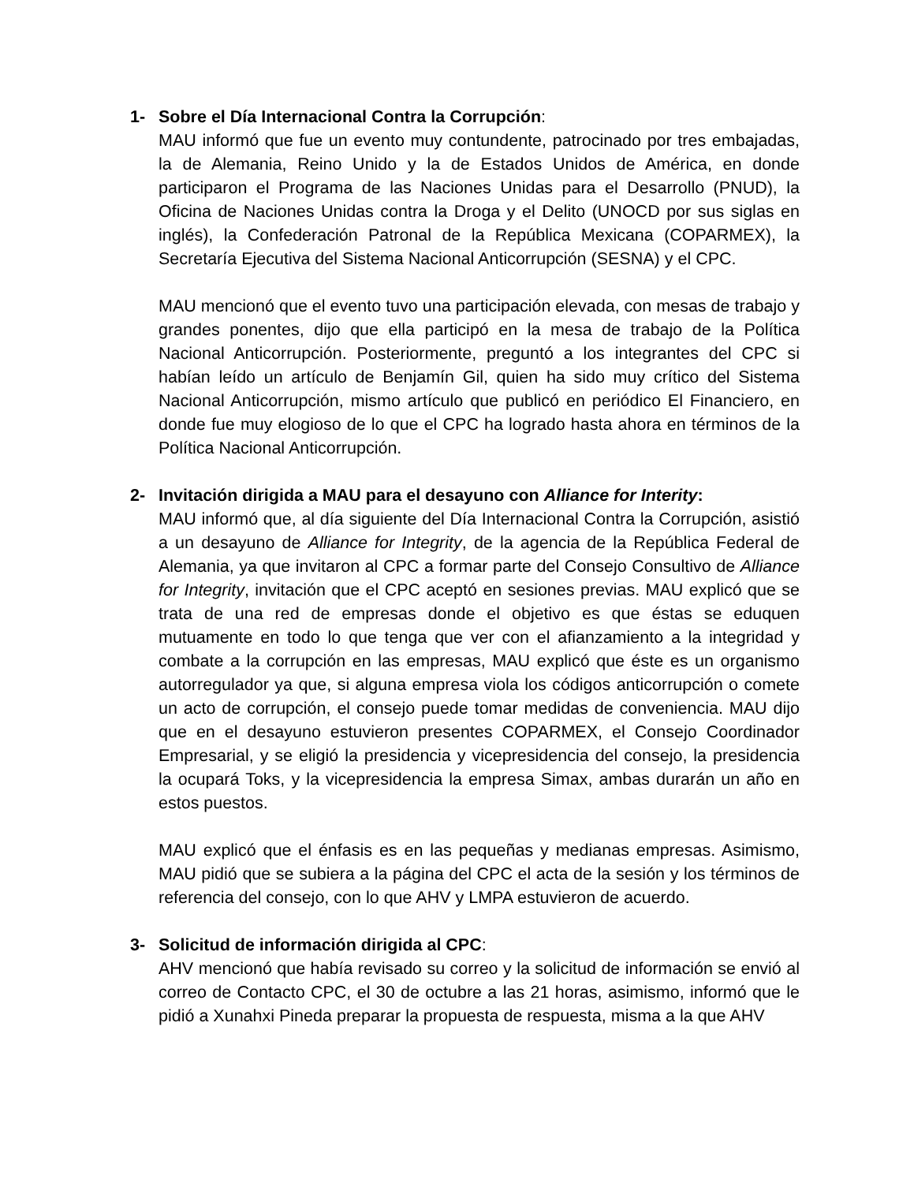1- Sobre el Día Internacional Contra la Corrupción:
MAU informó que fue un evento muy contundente, patrocinado por tres embajadas, la de Alemania, Reino Unido y la de Estados Unidos de América, en donde participaron el Programa de las Naciones Unidas para el Desarrollo (PNUD), la Oficina de Naciones Unidas contra la Droga y el Delito (UNOCD por sus siglas en inglés), la Confederación Patronal de la República Mexicana (COPARMEX), la Secretaría Ejecutiva del Sistema Nacional Anticorrupción (SESNA) y el CPC.
MAU mencionó que el evento tuvo una participación elevada, con mesas de trabajo y grandes ponentes, dijo que ella participó en la mesa de trabajo de la Política Nacional Anticorrupción. Posteriormente, preguntó a los integrantes del CPC si habían leído un artículo de Benjamín Gil, quien ha sido muy crítico del Sistema Nacional Anticorrupción, mismo artículo que publicó en periódico El Financiero, en donde fue muy elogioso de lo que el CPC ha logrado hasta ahora en términos de la Política Nacional Anticorrupción.
2- Invitación dirigida a MAU para el desayuno con Alliance for Interity:
MAU informó que, al día siguiente del Día Internacional Contra la Corrupción, asistió a un desayuno de Alliance for Integrity, de la agencia de la República Federal de Alemania, ya que invitaron al CPC a formar parte del Consejo Consultivo de Alliance for Integrity, invitación que el CPC aceptó en sesiones previas. MAU explicó que se trata de una red de empresas donde el objetivo es que éstas se eduquen mutuamente en todo lo que tenga que ver con el afianzamiento a la integridad y combate a la corrupción en las empresas, MAU explicó que éste es un organismo autorregulador ya que, si alguna empresa viola los códigos anticorrupción o comete un acto de corrupción, el consejo puede tomar medidas de conveniencia. MAU dijo que en el desayuno estuvieron presentes COPARMEX, el Consejo Coordinador Empresarial, y se eligió la presidencia y vicepresidencia del consejo, la presidencia la ocupará Toks, y la vicepresidencia la empresa Simax, ambas durarán un año en estos puestos.
MAU explicó que el énfasis es en las pequeñas y medianas empresas. Asimismo, MAU pidió que se subiera a la página del CPC el acta de la sesión y los términos de referencia del consejo, con lo que AHV y LMPA estuvieron de acuerdo.
3- Solicitud de información dirigida al CPC:
AHV mencionó que había revisado su correo y la solicitud de información se envió al correo de Contacto CPC, el 30 de octubre a las 21 horas, asimismo, informó que le pidió a Xunahxi Pineda preparar la propuesta de respuesta, misma a la que AHV